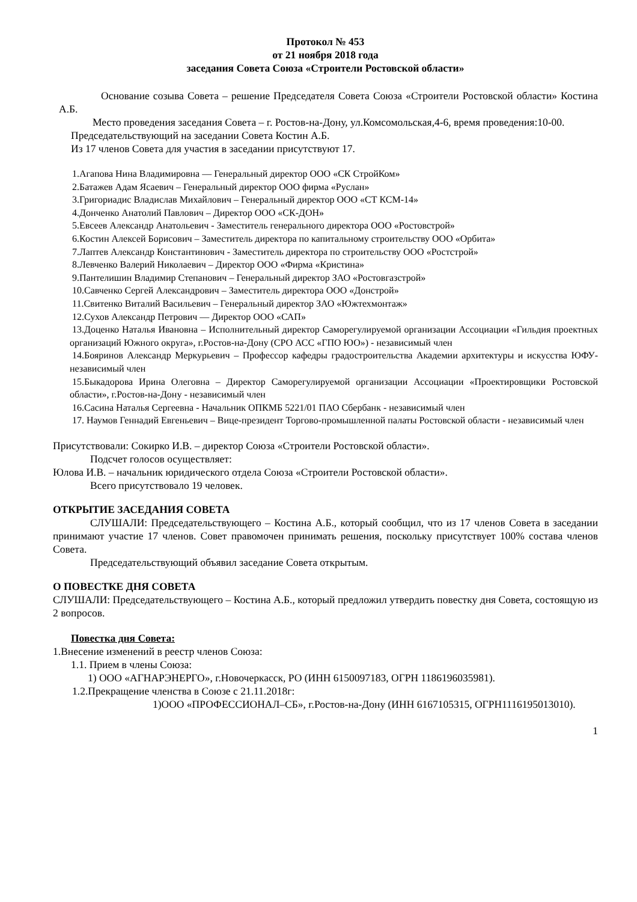Протокол № 453
от 21 ноября 2018 года
заседания Совета Союза «Строители Ростовской области»
Основание созыва Совета – решение Председателя Совета Союза «Строители Ростовской области» Костина А.Б.
Место проведения заседания Совета – г. Ростов-на-Дону, ул.Комсомольская,4-6, время проведения:10-00.
Председательствующий на заседании Совета Костин А.Б.
Из 17 членов Совета для участия в заседании присутствуют 17.
1.Агапова Нина Владимировна — Генеральный директор ООО «СК СтройКом»
2.Батажев Адам Ясаевич – Генеральный директор ООО фирма «Руслан»
3.Григориадис Владислав Михайлович – Генеральный директор ООО «СТ КСМ-14»
4.Донченко Анатолий Павлович – Директор ООО «СК-ДОН»
5.Евсеев Александр Анатольевич - Заместитель генерального директора ООО «Ростовстрой»
6.Костин Алексей Борисович – Заместитель директора по капитальному строительству ООО «Орбита»
7.Лаптев Александр Константинович - Заместитель директора по строительству ООО «Ростстрой»
8.Левченко Валерий Николаевич – Директор ООО «Фирма «Кристина»
9.Пантелишин Владимир Степанович – Генеральный директор ЗАО «Ростовгазстрой»
10.Савченко Сергей Александрович – Заместитель директора ООО «Донстрой»
11.Свитенко Виталий Васильевич – Генеральный директор ЗАО «Южтехмонтаж»
12.Сухов Александр Петрович — Директор ООО «САП»
13.Доценко Наталья Ивановна – Исполнительный директор Саморегулируемой организации Ассоциации «Гильдия проектных организаций Южного округа», г.Ростов-на-Дону (СРО АСС «ГПО ЮО») - независимый член
14.Бояринов Александр Меркурьевич – Профессор кафедры градостроительства Академии архитектуры и искусства ЮФУ- независимый член
15.Быкадорова Ирина Олеговна – Директор Саморегулируемой организации Ассоциации «Проектировщики Ростовской области», г.Ростов-на-Дону - независимый член
16.Сасина Наталья Сергеевна - Начальник ОПКМБ 5221/01 ПАО Сбербанк - независимый член
17. Наумов Геннадий Евгеньевич – Вице-президент Торгово-промышленной палаты Ростовской области - независимый член
Присутствовали: Сокирко И.В. – директор Союза «Строители Ростовской области».
Подсчет голосов осуществляет:
Юлова И.В. – начальник юридического отдела Союза «Строители Ростовской области».
Всего присутствовало 19 человек.
ОТКРЫТИЕ ЗАСЕДАНИЯ СОВЕТА
СЛУШАЛИ: Председательствующего – Костина А.Б., который сообщил, что из 17 членов Совета в заседании принимают участие 17 членов. Совет правомочен принимать решения, поскольку присутствует 100% состава членов Совета.
Председательствующий объявил заседание Совета открытым.
О ПОВЕСТКЕ ДНЯ СОВЕТА
СЛУШАЛИ: Председательствующего – Костина А.Б., который предложил утвердить повестку дня Совета, состоящую из 2 вопросов.
Повестка дня Совета:
1.Внесение изменений в реестр членов Союза:
1.1. Прием в члены Союза:
1) ООО «АГНАРЭНЕРГО», г.Новочеркасск, РО (ИНН 6150097183, ОГРН 1186196035981).
1.2.Прекращение членства в Союзе с 21.11.2018г:
1)ООО «ПРОФЕССИОНАЛ–СБ», г.Ростов-на-Дону (ИНН 6167105315, ОГРН1116195013010).
1